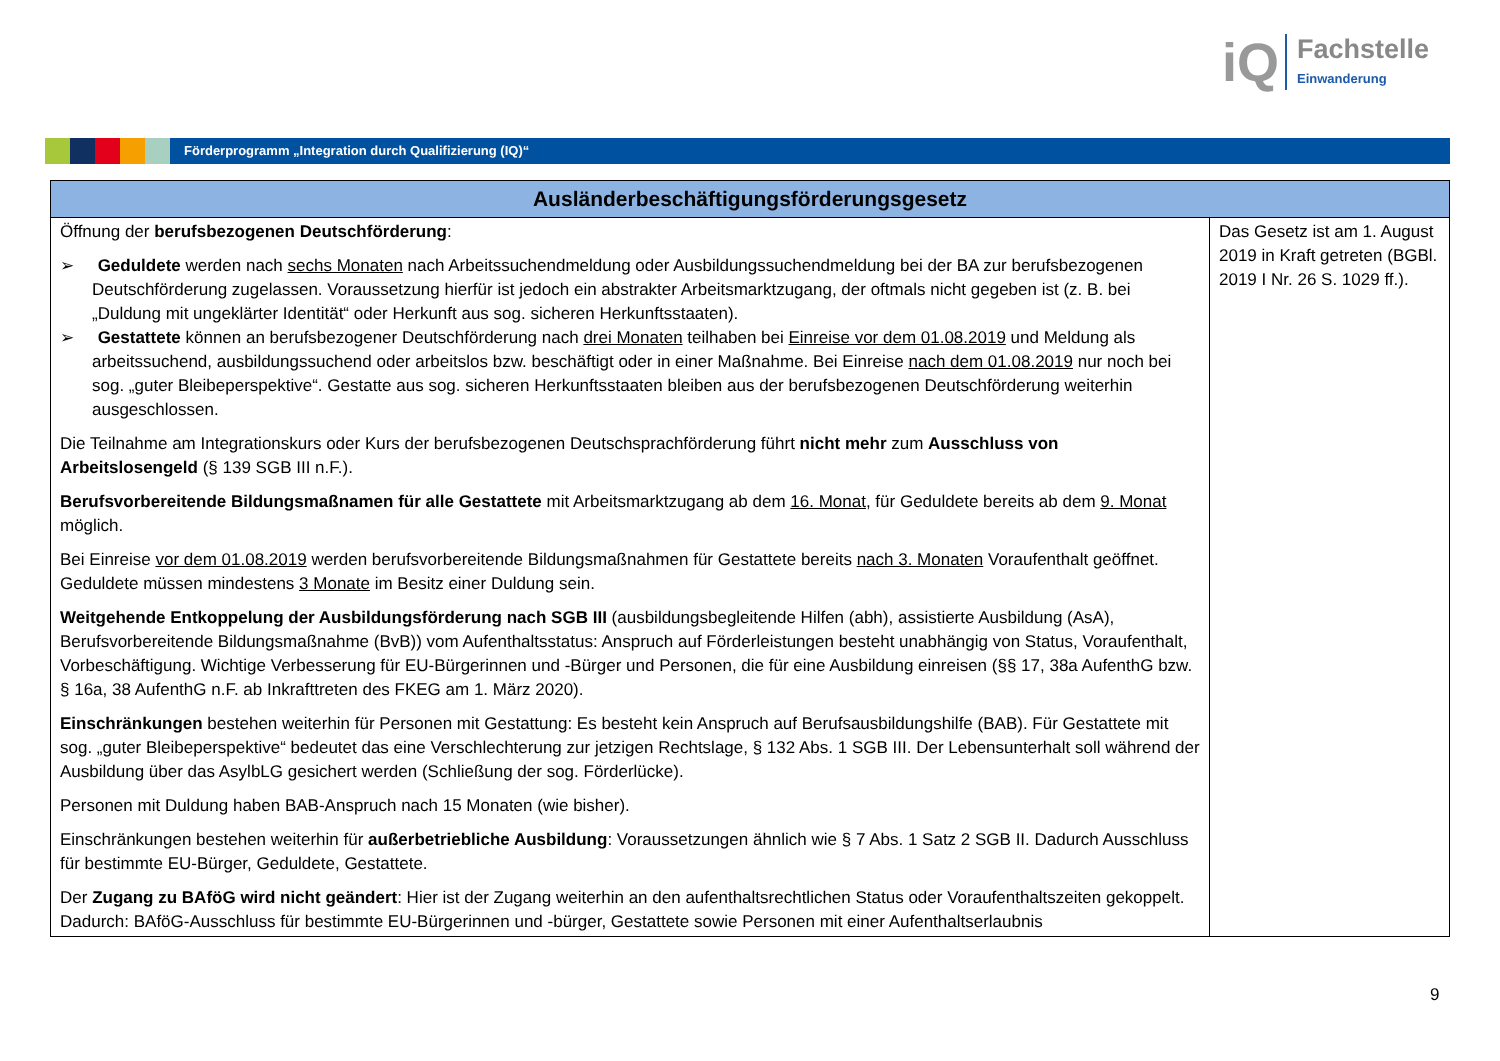iQ
Fachstelle
Einwanderung
Förderprogramm „Integration durch Qualifizierung (IQ)“
| Ausländerbeschäftigungsförderungsgesetz | |
| --- | --- |
| Öffnung der berufsbezogenen Deutschförderung : ➢ Geduldete werden nach sechs Monaten nach Arbeitssuchendmeldung oder Ausbildungssuchendmeldung bei der BA zur berufsbezogenen Deutschförderung zugelassen. Voraussetzung hierfür ist jedoch ein abstrakter Arbeitsmarktzugang, der oftmals nicht gegeben ist (z. B. bei „Duldung mit ungeklärter Identität“ oder Herkunft aus sog. sicheren Herkunftsstaaten). ➢ Gestattete können an berufsbezogener Deutschförderung nach drei Monaten teilhaben bei Einreise vor dem 01.08.2019 und Meldung als arbeitssuchend, ausbildungssuchend oder arbeitslos bzw. beschäftigt oder in einer Maßnahme. Bei Einreise nach dem 01.08.2019 nur noch bei sog. „guter Bleibeperspektive“. Gestatte aus sog. sicheren Herkunftsstaaten bleiben aus der berufsbezogenen Deutschförderung weiterhin ausgeschlossen. Die Teilnahme am Integrationskurs oder Kurs der berufsbezogenen Deutschsprachförderung führt nicht mehr zum Ausschluss von Arbeitslosengeld (§ 139 SGB III n.F.). Berufsvorbereitende Bildungsmaßnamen für alle Gestattete mit Arbeitsmarktzugang ab dem 16. Monat , für Geduldete bereits ab dem 9. Monat möglich. Bei Einreise vor dem 01.08.2019 werden berufsvorbereitende Bildungsmaßnahmen für Gestattete bereits nach 3. Monaten Voraufenthalt geöffnet. Geduldete müssen mindestens 3 Monate im Besitz einer Duldung sein. Weitgehende Entkoppelung der Ausbildungsförderung nach SGB III (ausbildungsbegleitende Hilfen (abh), assistierte Ausbildung (AsA), Berufsvorbereitende Bildungsmaßnahme (BvB)) vom Aufenthaltsstatus: Anspruch auf Förderleistungen besteht unabhängig von Status, Voraufenthalt, Vorbeschäftigung. Wichtige Verbesserung für EU-Bürgerinnen und -Bürger und Personen, die für eine Ausbildung einreisen (§§ 17, 38a AufenthG bzw. § 16a, 38 AufenthG n.F. ab Inkrafttreten des FKEG am 1. März 2020). Einschränkungen bestehen weiterhin für Personen mit Gestattung: Es besteht kein Anspruch auf Berufsausbildungshilfe (BAB). Für Gestattete mit sog. „guter Bleibeperspektive“ bedeutet das eine Verschlechterung zur jetzigen Rechtslage, § 132 Abs. 1 SGB III. Der Lebensunterhalt soll während der Ausbildung über das AsylbLG gesichert werden (Schließung der sog. Förderlücke). Personen mit Duldung haben BAB-Anspruch nach 15 Monaten (wie bisher). Einschränkungen bestehen weiterhin für außerbetriebliche Ausbildung : Voraussetzungen ähnlich wie § 7 Abs. 1 Satz 2 SGB II. Dadurch Ausschluss für bestimmte EU-Bürger, Geduldete, Gestattete. Der Zugang zu BAföG wird nicht geändert : Hier ist der Zugang weiterhin an den aufenthaltsrechtlichen Status oder Voraufenthaltszeiten gekoppelt. Dadurch: BAföG-Ausschluss für bestimmte EU-Bürgerinnen und -bürger, Gestattete sowie Personen mit einer Aufenthaltserlaubnis | Das Gesetz ist am 1. August 2019 in Kraft getreten (BGBl. 2019 I Nr. 26 S. 1029 ff.). |
9